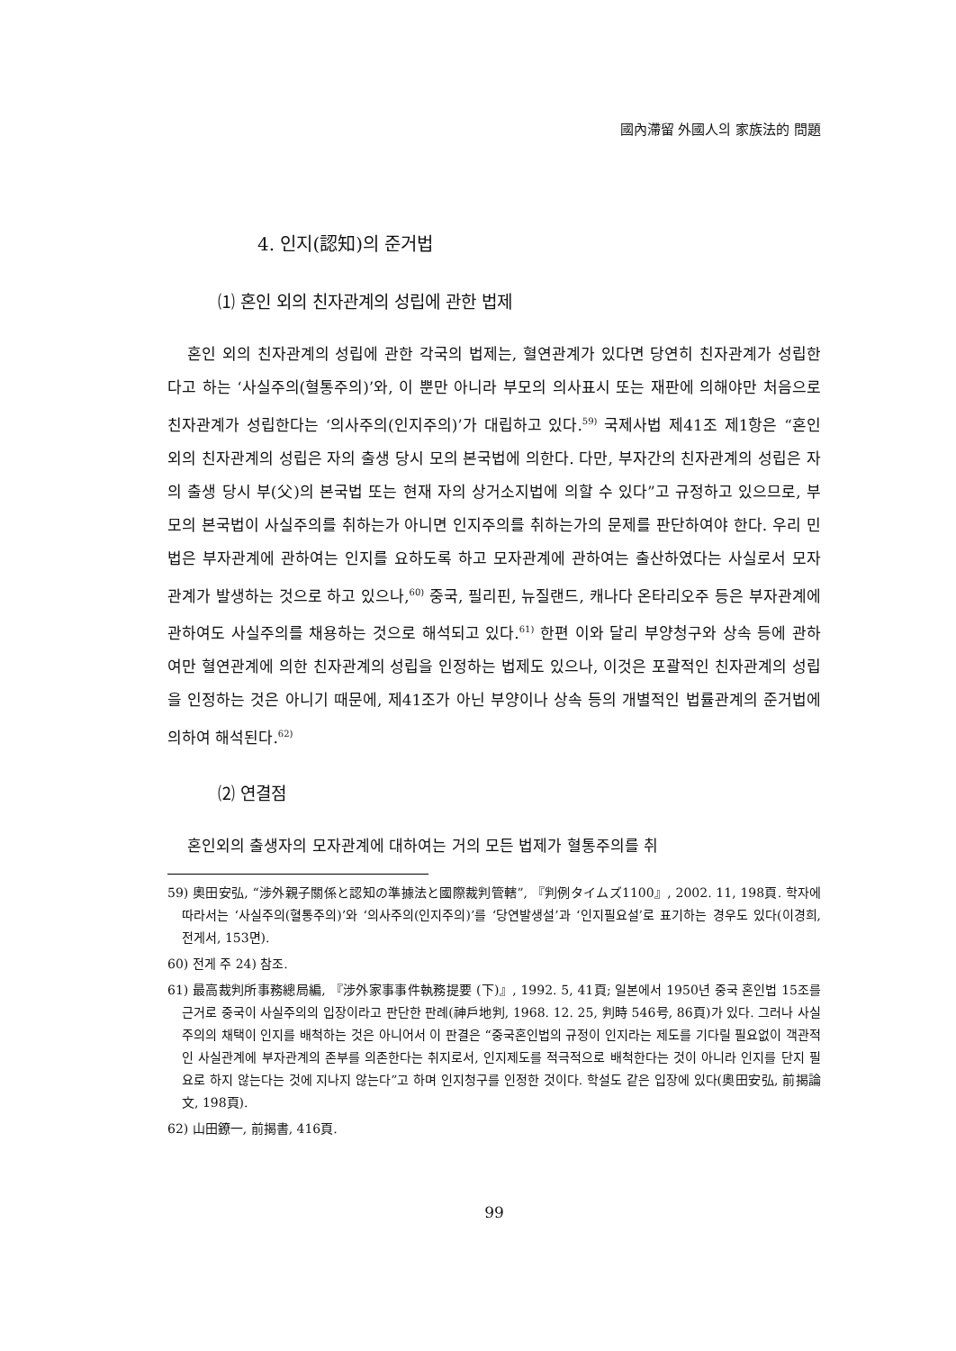國內滯留 外國人의 家族法的 問題
4. 인지(認知)의 준거법
⑴ 혼인 외의 친자관계의 성립에 관한 법제
혼인 외의 친자관계의 성립에 관한 각국의 법제는, 혈연관계가 있다면 당연히 친자관계가 성립한다고 하는 ‘사실주의(혈통주의)’와, 이 뿐만 아니라 부모의 의사표시 또는 재판에 의해야만 처음으로 친자관계가 성립한다는 ‘의사주의(인지주의)’가 대립하고 있다.<sup>59)</sup> 국제사법 제41조 제1항은 “혼인 외의 친자관계의 성립은 자의 출생 당시 모의 본국법에 의한다. 다만, 부자간의 친자관계의 성립은 자의 출생 당시 부(父)의 본국법 또는 현재 자의 상거소지법에 의할 수 있다”고 규정하고 있으므로, 부모의 본국법이 사실주의를 취하는가 아니면 인지주의를 취하는가의 문제를 판단하여야 한다. 우리 민법은 부자관계에 관하여는 인지를 요하도록 하고 모자관계에 관하여는 출산하였다는 사실로서 모자관계가 발생하는 것으로 하고 있으나,<sup>60)</sup> 중국, 필리핀, 뉴질랜드, 캐나다 온타리오주 등은 부자관계에 관하여도 사실주의를 채용하는 것으로 해석되고 있다.<sup>61)</sup> 한편 이와 달리 부양청구와 상속 등에 관하여만 혈연관계에 의한 친자관계의 성립을 인정하는 법제도 있으나, 이것은 포괄적인 친자관계의 성립을 인정하는 것은 아니기 때문에, 제41조가 아닌 부양이나 상속 등의 개별적인 법률관계의 준거법에 의하여 해석된다.<sup>62)</sup>
⑵ 연결점
혼인외의 출생자의 모자관계에 대하여는 거의 모든 법제가 혈통주의를 취
59) 奧田安弘, “涉外親子關係と認知の準據法と國際裁判管轄”, 『判例タイムズ1100』, 2002. 11, 198頁. 학자에 따라서는 ‘사실주의(혈통주의)’와 ‘의사주의(인지주의)’를 ‘당연발생설’과 ‘인지필요설’로 표기하는 경우도 있다(이경희, 전게서, 153면).
60) 전게 주 24) 참조.
61) 最高裁判所事務總局編, 『涉外家事事件執務提要 (下)』, 1992. 5, 41頁; 일본에서 1950년 중국 혼인법 15조를 근거로 중국이 사실주의의 입장이라고 판단한 판례(神戶地判, 1968. 12. 25, 判時 546号, 86頁)가 있다. 그러나 사실주의의 채택이 인지를 배척하는 것은 아니어서 이 판결은 “중국혼인법의 규정이 인지라는 제도를 기다릴 필요없이 객관적인 사실관계에 부자관계의 존부를 의존한다는 취지로서, 인지제도를 적극적으로 배척한다는 것이 아니라 인지를 단지 필요로 하지 않는다는 것에 지나지 않는다”고 하며 인지청구를 인정한 것이다. 학설도 같은 입장에 있다(奧田安弘, 前揭論文, 198頁).
62) 山田鐐一, 前揭書, 416頁.
99